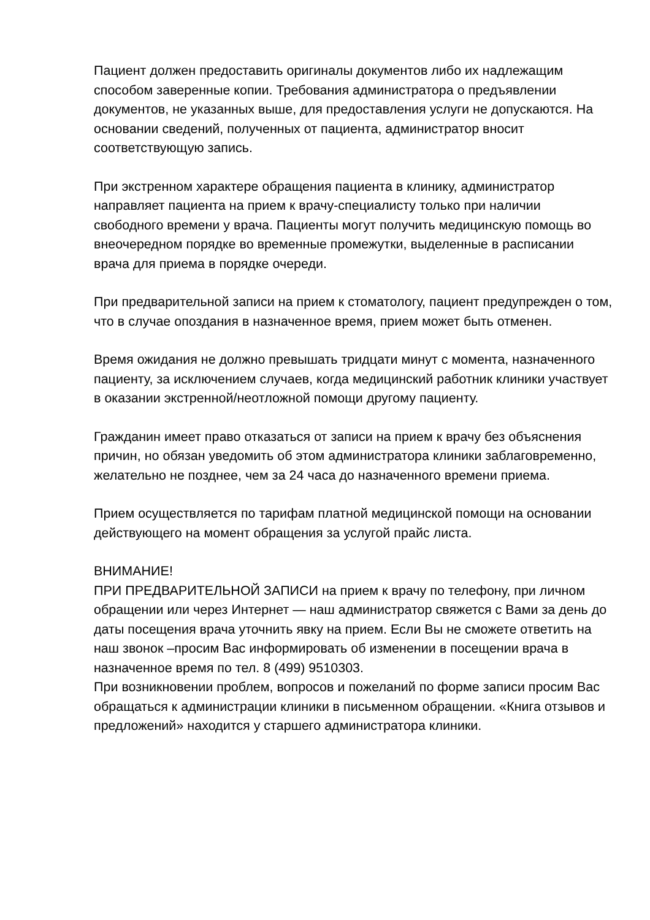Пациент должен предоставить оригиналы документов либо их надлежащим способом заверенные копии. Требования администратора о предъявлении документов, не указанных выше, для предоставления услуги не допускаются. На основании сведений, полученных от пациента, администратор вносит соответствующую запись.
При экстренном характере обращения пациента в клинику, администратор направляет пациента на прием к врачу-специалисту только при наличии свободного времени у врача. Пациенты могут получить медицинскую помощь во внеочередном порядке во временные промежутки, выделенные в расписании врача для приема в порядке очереди.
При предварительной записи на прием к стоматологу, пациент предупрежден о том, что в случае опоздания в назначенное время, прием может быть отменен.
Время ожидания не должно превышать тридцати минут с момента, назначенного пациенту, за исключением случаев, когда медицинский работник клиники участвует в оказании экстренной/неотложной помощи другому пациенту.
Гражданин имеет право отказаться от записи на прием к врачу без объяснения причин, но обязан уведомить об этом администратора клиники заблаговременно, желательно не позднее, чем за 24 часа до назначенного времени приема.
Прием осуществляется по тарифам платной медицинской помощи на основании действующего на момент обращения за услугой прайс листа.
ВНИМАНИЕ!
ПРИ ПРЕДВАРИТЕЛЬНОЙ ЗАПИСИ на прием к врачу по телефону, при личном обращении или через Интернет — наш администратор свяжется с Вами за день до даты посещения врача уточнить явку на прием. Если Вы не сможете ответить на наш звонок –просим Вас информировать об изменении в посещении врача в назначенное время по тел. 8 (499) 9510303.
При возникновении проблем, вопросов и пожеланий по форме записи просим Вас обращаться к администрации клиники в письменном обращении. «Книга отзывов и предложений» находится у старшего администратора клиники.